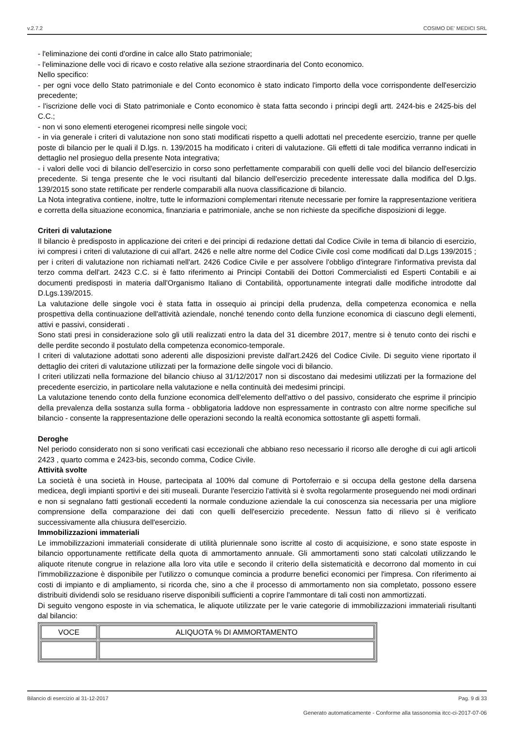v.2.7.2 COSIMO DE' MEDICI SRL
- l'eliminazione dei conti d'ordine in calce allo Stato patrimoniale;
- l'eliminazione delle voci di ricavo e costo relative alla sezione straordinaria del Conto economico.
Nello specifico:
- per ogni voce dello Stato patrimoniale e del Conto economico è stato indicato l'importo della voce corrispondente dell'esercizio precedente;
- l'iscrizione delle voci di Stato patrimoniale e Conto economico è stata fatta secondo i principi degli artt. 2424-bis e 2425-bis del C.C.;
- non vi sono elementi eterogenei ricompresi nelle singole voci;
- in via generale i criteri di valutazione non sono stati modificati rispetto a quelli adottati nel precedente esercizio, tranne per quelle poste di bilancio per le quali il D.lgs. n. 139/2015 ha modificato i criteri di valutazione. Gli effetti di tale modifica verranno indicati in dettaglio nel prosieguo della presente Nota integrativa;
- i valori delle voci di bilancio dell'esercizio in corso sono perfettamente comparabili con quelli delle voci del bilancio dell'esercizio precedente. Si tenga presente che le voci risultanti dal bilancio dell'esercizio precedente interessate dalla modifica del D.lgs. 139/2015 sono state rettificate per renderle comparabili alla nuova classificazione di bilancio.
La Nota integrativa contiene, inoltre, tutte le informazioni complementari ritenute necessarie per fornire la rappresentazione veritiera e corretta della situazione economica, finanziaria e patrimoniale, anche se non richieste da specifiche disposizioni di legge.
Criteri di valutazione
Il bilancio è predisposto in applicazione dei criteri e dei principi di redazione dettati dal Codice Civile in tema di bilancio di esercizio, ivi compresi i criteri di valutazione di cui all'art. 2426 e nelle altre norme del Codice Civile così come modificati dal D.Lgs 139/2015 ; per i criteri di valutazione non richiamati nell'art. 2426 Codice Civile e per assolvere l'obbligo d'integrare l'informativa prevista dal terzo comma dell'art. 2423 C.C. si è fatto riferimento ai Principi Contabili dei Dottori Commercialisti ed Esperti Contabili e ai documenti predisposti in materia dall'Organismo Italiano di Contabilità, opportunamente integrati dalle modifiche introdotte dal D.Lgs.139/2015.
La valutazione delle singole voci è stata fatta in ossequio ai principi della prudenza, della competenza economica e nella prospettiva della continuazione dell'attività aziendale, nonché tenendo conto della funzione economica di ciascuno degli elementi, attivi e passivi, considerati .
Sono stati presi in considerazione solo gli utili realizzati entro la data del 31 dicembre 2017, mentre si è tenuto conto dei rischi e delle perdite secondo il postulato della competenza economico-temporale.
I criteri di valutazione adottati sono aderenti alle disposizioni previste dall'art.2426 del Codice Civile. Di seguito viene riportato il dettaglio dei criteri di valutazione utilizzati per la formazione delle singole voci di bilancio.
I criteri utilizzati nella formazione del bilancio chiuso al 31/12/2017 non si discostano dai medesimi utilizzati per la formazione del precedente esercizio, in particolare nella valutazione e nella continuità dei medesimi principi.
La valutazione tenendo conto della funzione economica dell'elemento dell'attivo o del passivo, considerato che esprime il principio della prevalenza della sostanza sulla forma - obbligatoria laddove non espressamente in contrasto con altre norme specifiche sul bilancio - consente la rappresentazione delle operazioni secondo la realtà economica sottostante gli aspetti formali.
Deroghe
Nel periodo considerato non si sono verificati casi eccezionali che abbiano reso necessario il ricorso alle deroghe di cui agli articoli 2423 , quarto comma e 2423-bis, secondo comma, Codice Civile.
Attività svolte
La società è una società in House, partecipata al 100% dal comune di Portoferraio e si occupa della gestone della darsena medicea, degli impianti sportivi e dei siti museali. Durante l'esercizio l'attività si è svolta regolarmente proseguendo nei modi ordinari e non si segnalano fatti gestionali eccedenti la normale conduzione aziendale la cui conoscenza sia necessaria per una migliore comprensione della comparazione dei dati con quelli dell'esercizio precedente. Nessun fatto di rilievo si è verificato successivamente alla chiusura dell'esercizio.
Immobilizzazioni immateriali
Le immobilizzazioni immateriali considerate di utilità pluriennale sono iscritte al costo di acquisizione, e sono state esposte in bilancio opportunamente rettificate della quota di ammortamento annuale. Gli ammortamenti sono stati calcolati utilizzando le aliquote ritenute congrue in relazione alla loro vita utile e secondo il criterio della sistematicità e decorrono dal momento in cui l'immobilizzazione è disponibile per l'utilizzo o comunque comincia a produrre benefici economici per l'impresa. Con riferimento ai costi di impianto e di ampliamento, si ricorda che, sino a che il processo di ammortamento non sia completato, possono essere distribuiti dividendi solo se residuano riserve disponibili sufficienti a coprire l'ammontare di tali costi non ammortizzati.
Di seguito vengono esposte in via schematica, le aliquote utilizzate per le varie categorie di immobilizzazioni immateriali risultanti dal bilancio:
| VOCE | ALIQUOTA % DI AMMORTAMENTO |
| --- | --- |
Bilancio di esercizio al 31-12-2017 Pag. 9 di 33
Generato automaticamente - Conforme alla tassonomia itcc-ci-2017-07-06